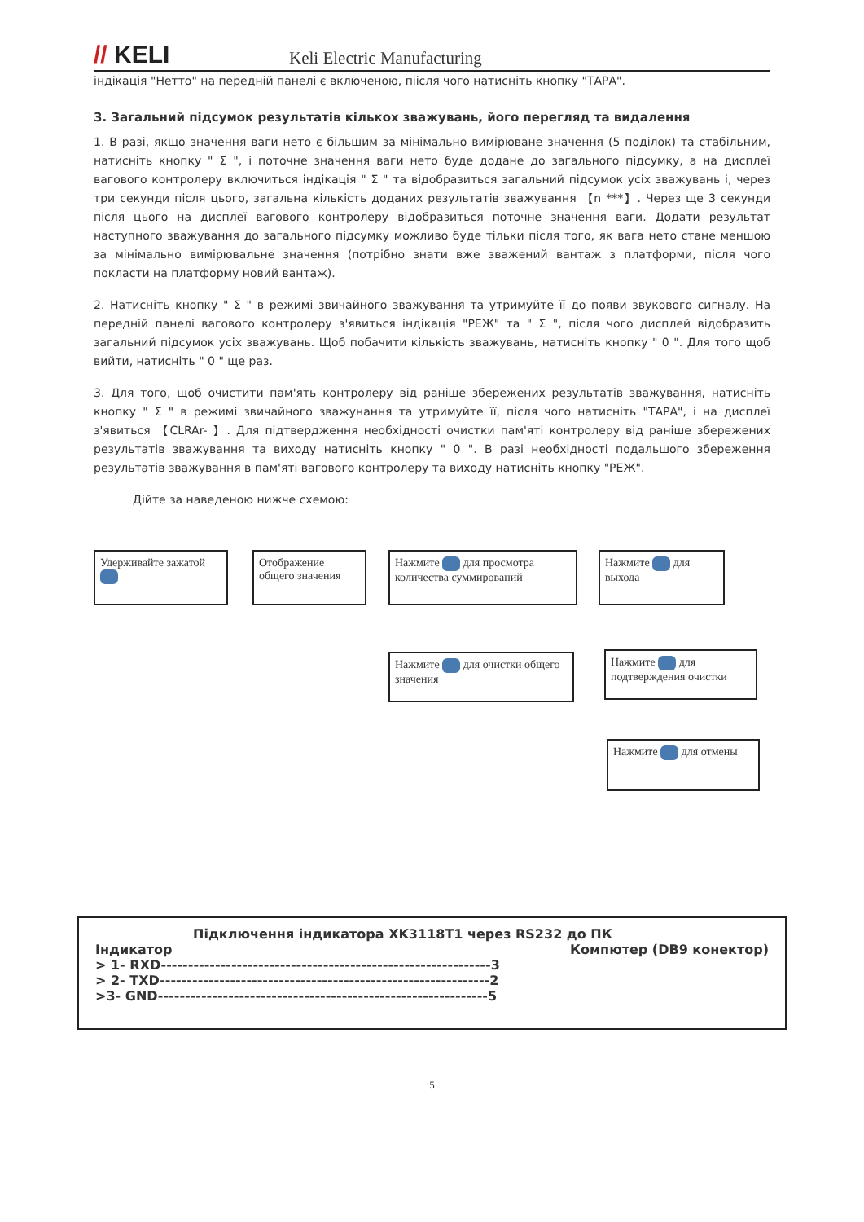// KELI
Keli Electric Manufacturing
індікація "Нетто" на передній панелі є включеною, піісля чого натисніть кнопку "ТАРА".
3. Загальний підсумок результатів кількох зважувань, його перегляд та видалення
1. В разі, якщо значення ваги нето є більшим за мінімально вимірюване значення (5 поділок) та стабільним, натисніть кнопку " Σ ", і поточне значення ваги нето буде додане до загального підсумку, а на дисплеї вагового контролеру включиться індікація " Σ " та відобразиться загальний підсумок усіх зважувань і, через три секунди після цього, загальна кількість доданих результатів зважування 【n ***】. Через ще 3 секунди після цього на дисплеї вагового контролеру відобразиться поточне значення ваги. Додати результат наступного зважування до загального підсумку можливо буде тільки після того, як вага нето стане меншою за мінімально вимірювальне значення (потрібно знати вже зважений вантаж з платформи, після чого покласти на платформу новий вантаж).
2. Натисніть кнопку " Σ " в режимі звичайного зважування та утримуйте її до появи звукового сигналу. На передній панелі вагового контролеру з'явиться індікація "РЕЖ" та " Σ ", після чого дисплей відобразить загальний підсумок усіх зважувань. Щоб побачити кількість зважувань, натисніть кнопку " 0 ". Для того щоб вийти, натисніть " 0 " ще раз.
3. Для того, щоб очистити пам'ять контролеру від раніше збережених результатів зважування, натисніть кнопку " Σ " в режимі звичайного зважунання та утримуйте її, після чого натисніть "ТАРА", і на дисплеї з'явиться 【CLRAr- 】. Для підтвердження необхідності очистки пам'яті контролеру від раніше збережених результатів зважування та виходу натисніть кнопку " 0 ". В разі необхідності подальшого збереження результатів зважування в пам'яті вагового контролеру та виходу натисніть кнопку "РЕЖ".
Дійте за наведеною нижче схемою:
Удерживайте зажатой
Отображение общего значения
Нажмите для просмотра количества суммирований
Нажмите для выхода
Нажмите для очистки общего значения
Нажмите для подтверждения очистки
Нажмите для отмены
Підключення індикатора XK3118T1 через RS232 до ПК
Індикатор Компютер (DB9 конектор)
> 1- RXD-------------------------------------------------------------3
> 2- TXD-------------------------------------------------------------2
>3- GND-------------------------------------------------------------5
5